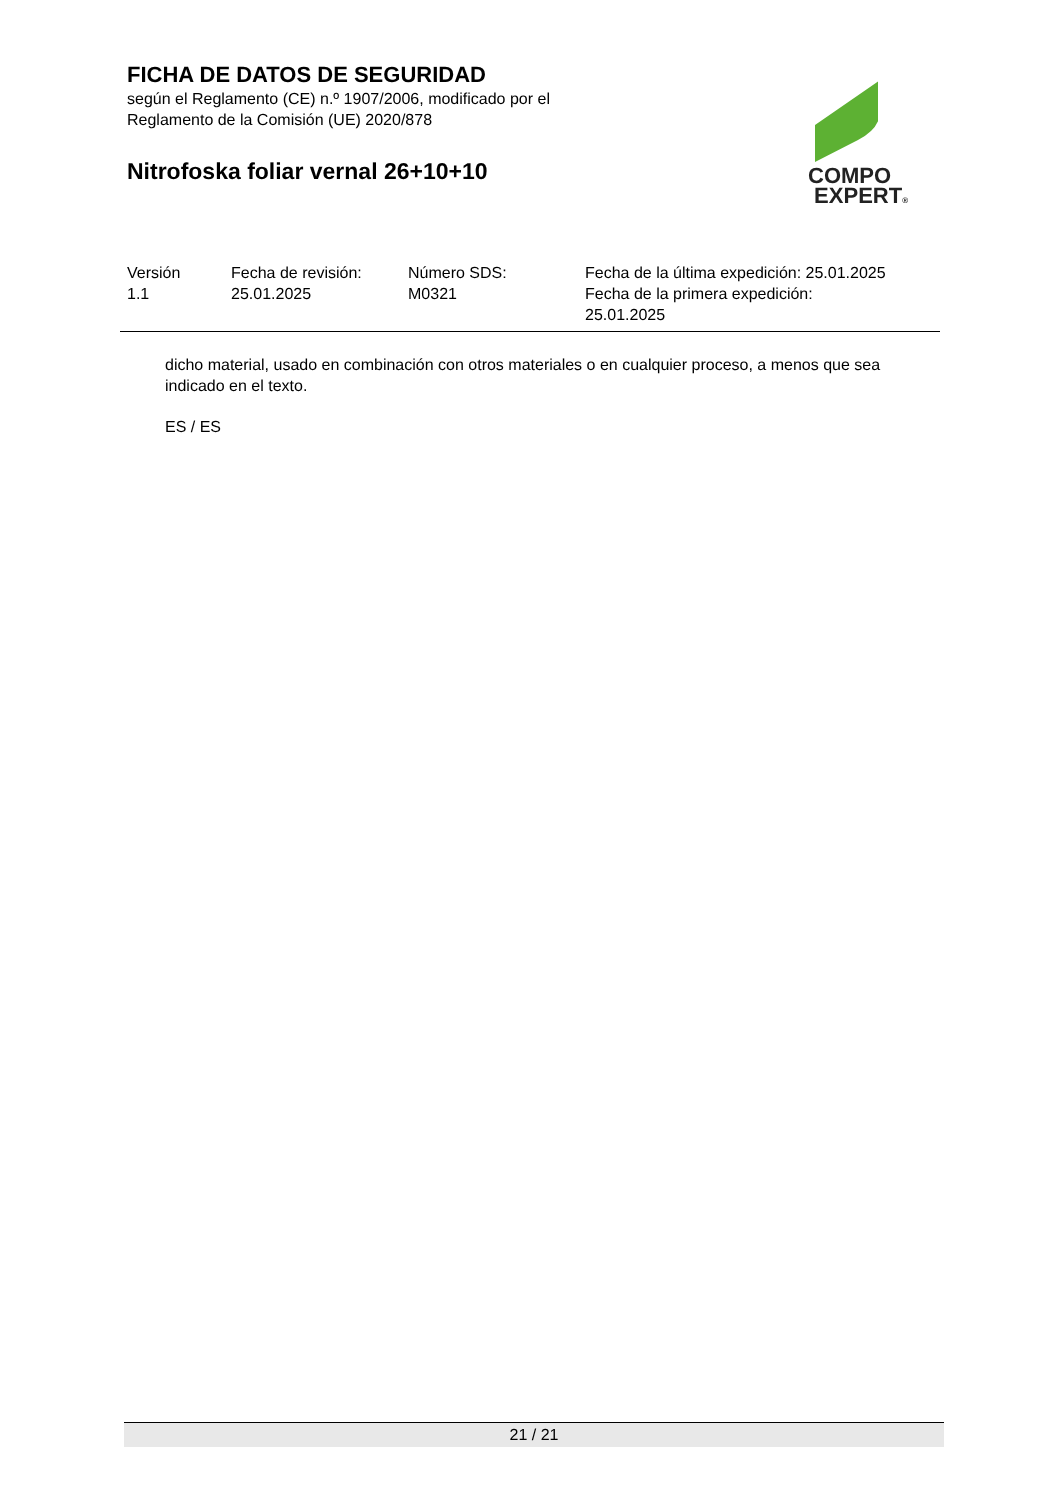FICHA DE DATOS DE SEGURIDAD
según el Reglamento (CE) n.º 1907/2006, modificado por el
Reglamento de la Comisión (UE) 2020/878
Nitrofoska foliar vernal 26+10+10
COMPO
EXPERT®
| Versión 1.1 | Fecha de revisión: 25.01.2025 | Número SDS: M0321 | Fecha de la última expedición: 25.01.2025 Fecha de la primera expedición: 25.01.2025 |
dicho material, usado en combinación con otros materiales o en cualquier proceso, a menos que sea indicado en el texto.
ES / ES
21 / 21